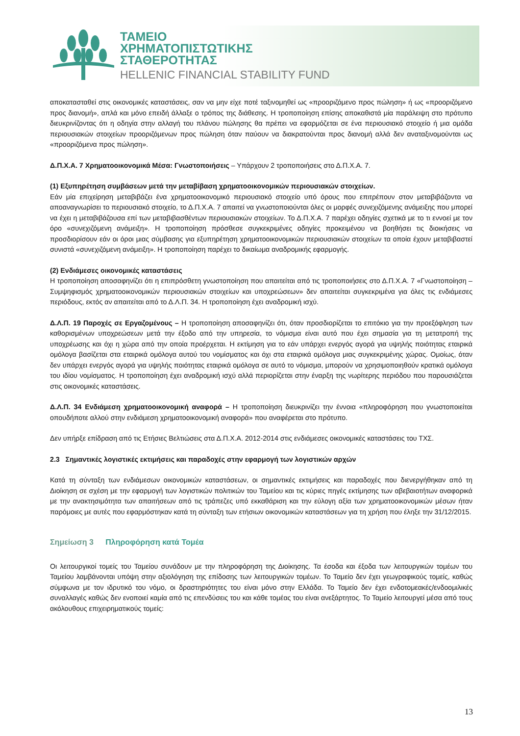ΤΑΜΕΙΟ
ΧΡΗΜΑΤΟΠΙΣΤΩΤΙΚΗΣ
ΣΤΑΘΕΡΟΤΗΤΑΣ
HELLENIC FINANCIAL STABILITY FUND
αποκατασταθεί στις οικονομικές καταστάσεις, σαν να μην είχε ποτέ ταξινομηθεί ως «προοριζόμενο προς πώληση» ή ως «προοριζόμενο προς διανομή», απλά και μόνο επειδή άλλαξε ο τρόπος της διάθεσης. Η τροποποίηση επίσης αποκαθιστά μία παράλειψη στο πρότυπο διευκρινίζοντας ότι η οδηγία στην αλλαγή του πλάνου πώλησης θα πρέπει να εφαρμόζεται σε ένα περιουσιακό στοιχείο ή μια ομάδα περιουσιακών στοιχείων προοριζόμενων προς πώληση όταν παύουν να διακρατούνται προς διανομή αλλά δεν αναταξινομούνται ως «προοριζόμενα προς πώληση».
Δ.Π.Χ.Α. 7 Χρηματοοικονομικά Μέσα: Γνωστοποιήσεις – Υπάρχουν 2 τροποποιήσεις στο Δ.Π.Χ.Α. 7.
(1) Εξυπηρέτηση συμβάσεων μετά την μεταβίβαση χρηματοοικονομικών περιουσιακών στοιχείων.
Εάν μία επιχείρηση μεταβιβάζει ένα χρηματοοικονομικό περιουσιακό στοιχείο υπό όρους που επιτρέπουν στον μεταβιβάζοντα να αποαναγνωρίσει το περιουσιακό στοιχείο, το Δ.Π.Χ.Α. 7 απαιτεί να γνωστοποιούνται όλες οι μορφές συνεχιζόμενης ανάμειξης που μπορεί να έχει η μεταβιβάζουσα επί των μεταβιβασθέντων περιουσιακών στοιχείων. Το Δ.Π.Χ.Α. 7 παρέχει οδηγίες σχετικά με το τι εννοεί με τον όρο «συνεχιζόμενη ανάμειξη». Η τροποποίηση πρόσθεσε συγκεκριμένες οδηγίες προκειμένου να βοηθήσει τις διοικήσεις να προσδιορίσουν εάν οι όροι μιας σύμβασης για εξυπηρέτηση χρηματοοικονομικών περιουσιακών στοιχείων τα οποία έχουν μεταβιβαστεί συνιστά «συνεχιζόμενη ανάμειξη». Η τροποποίηση παρέχει το δικαίωμα αναδρομικής εφαρμογής.
(2) Ενδιάμεσες οικονομικές καταστάσεις
Η τροποποίηση αποσαφηνίζει ότι η επιπρόσθετη γνωστοποίηση που απαιτείται από τις τροποποιήσεις στο Δ.Π.Χ.Α. 7 «Γνωστοποίηση – Συμψηφισμός χρηματοοικονομικών περιουσιακών στοιχείων και υποχρεώσεων» δεν απαιτείται συγκεκριμένα για όλες τις ενδιάμεσες περιόδους, εκτός αν απαιτείται από το Δ.Λ.Π. 34. Η τροποποίηση έχει αναδρομική ισχύ.
Δ.Λ.Π. 19 Παροχές σε Εργαζομένους – Η τροποποίηση αποσαφηνίζει ότι, όταν προσδιορίζεται το επιτόκιο για την προεξόφληση των καθορισμένων υποχρεώσεων μετά την έξοδο από την υπηρεσία, το νόμισμα είναι αυτό που έχει σημασία για τη μετατροπή της υποχρέωσης και όχι η χώρα από την οποία προέρχεται. Η εκτίμηση για το εάν υπάρχει ενεργός αγορά για υψηλής ποιότητας εταιρικά ομόλογα βασίζεται στα εταιρικά ομόλογα αυτού του νομίσματος και όχι στα εταιρικά ομόλογα μιας συγκεκριμένης χώρας. Ομοίως, όταν δεν υπάρχει ενεργός αγορά για υψηλής ποιότητας εταιρικά ομόλογα σε αυτό το νόμισμα, μπορούν να χρησιμοποιηθούν κρατικά ομόλογα του ιδίου νομίσματος. Η τροποποίηση έχει αναδρομική ισχύ αλλά περιορίζεται στην έναρξη της νωρίτερης περιόδου που παρουσιάζεται στις οικονομικές καταστάσεις.
Δ.Λ.Π. 34 Ενδιάμεση χρηματοοικονομική αναφορά – Η τροποποίηση διευκρινίζει την έννοια «πληροφόρηση που γνωστοποιείται οπουδήποτε αλλού στην ενδιάμεση χρηματοοικονομική αναφορά» που αναφέρεται στο πρότυπο.
Δεν υπήρξε επίδραση από τις Ετήσιες Βελτιώσεις στα Δ.Π.Χ.Α. 2012-2014 στις ενδιάμεσες οικονομικές καταστάσεις του ΤΧΣ.
2.3 Σημαντικές λογιστικές εκτιμήσεις και παραδοχές στην εφαρμογή των λογιστικών αρχών
Κατά τη σύνταξη των ενδιάμεσων οικονομικών καταστάσεων, οι σημαντικές εκτιμήσεις και παραδοχές που διενεργήθηκαν από τη Διοίκηση σε σχέση με την εφαρμογή των λογιστικών πολιτικών του Ταμείου και τις κύριες πηγές εκτίμησης των αβεβαιοτήτων αναφορικά με την ανακτησιμότητα των απαιτήσεων από τις τράπεζες υπό εκκαθάριση και την εύλογη αξία των χρηματοοικονομικών μέσων ήταν παρόμοιες με αυτές που εφαρμόστηκαν κατά τη σύνταξη των ετήσιων οικονομικών καταστάσεων για τη χρήση που έληξε την 31/12/2015.
Σημείωση 3 Πληροφόρηση κατά Τομέα
Οι λειτουργικοί τομείς του Ταμείου συνάδουν με την πληροφόρηση της Διοίκησης. Τα έσοδα και έξοδα των λειτουργικών τομέων του Ταμείου λαμβάνονται υπόψη στην αξιολόγηση της επίδοσης των λειτουργικών τομέων. Το Ταμείο δεν έχει γεωγραφικούς τομείς, καθώς σύμφωνα με τον ιδρυτικό του νόμο, οι δραστηριότητες του είναι μόνο στην Ελλάδα. Το Ταμείο δεν έχει ενδοτομεακές/ενδοομιλικές συναλλαγές καθώς δεν ενοποιεί καμία από τις επενδύσεις του και κάθε τομέας του είναι ανεξάρτητος. Το Ταμείο λειτουργεί μέσα από τους ακόλουθους επιχειρηματικούς τομείς:
13